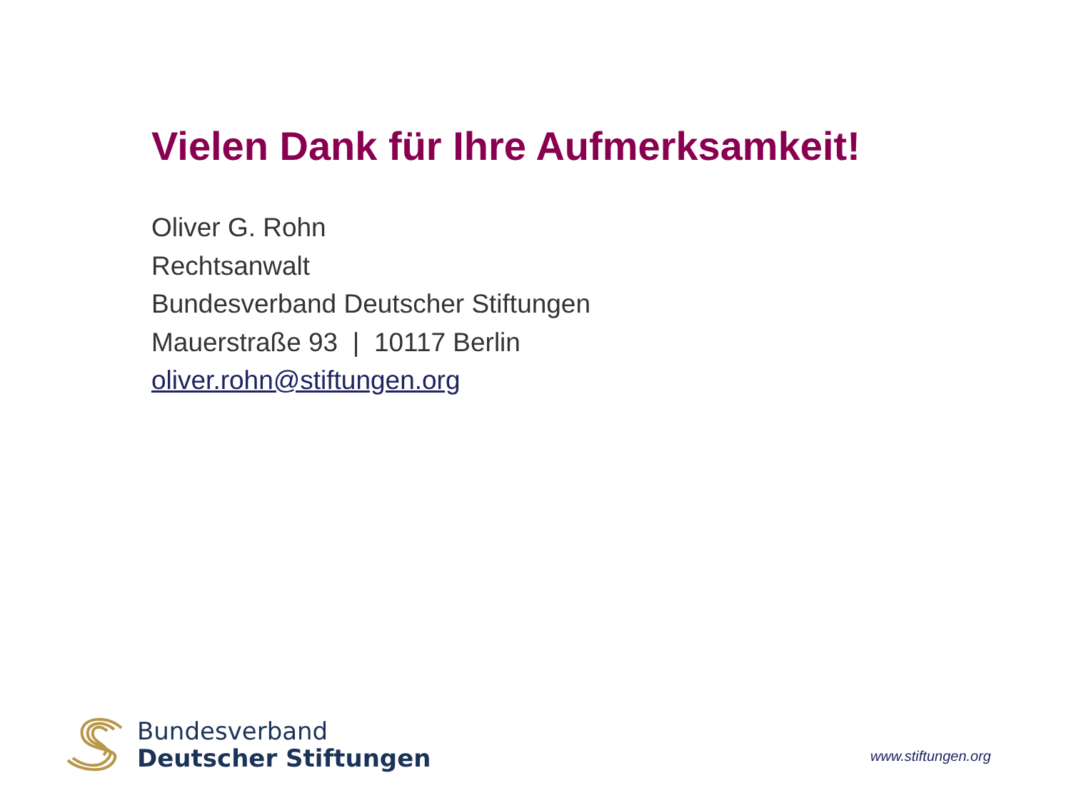Vielen Dank für Ihre Aufmerksamkeit!
Oliver G. Rohn
Rechtsanwalt
Bundesverband Deutscher Stiftungen
Mauerstraße 93 | 10117 Berlin
oliver.rohn@stiftungen.org
Bundesverband
Deutscher Stiftungen
www.stiftungen.org